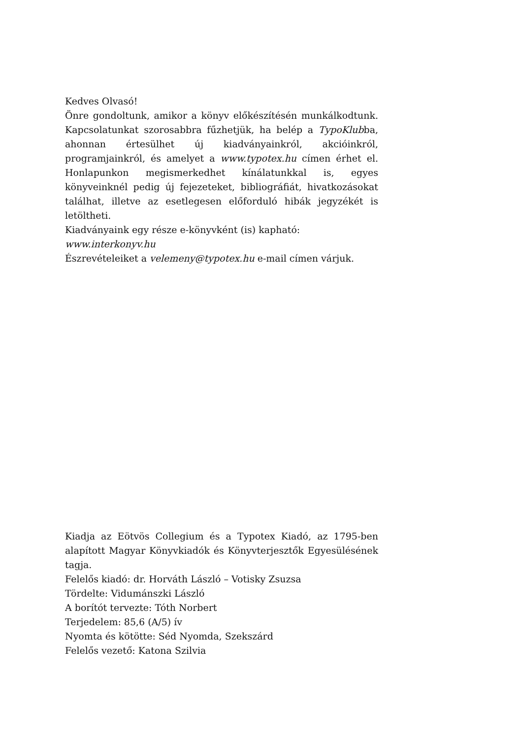Kedves Olvasó!
Önre gondoltunk, amikor a könyv előkészítésén munkálkodtunk. Kapcsolatunkat szorosabbra fűzhetjük, ha belép a TypoKlubba, ahonnan értesülhet új kiadványainkról, akcióinkról, programjainkról, és amelyet a www.typotex.hu címen érhet el. Honlapunkon megismerkedhet kínálatunkkal is, egyes könyveinknél pedig új fejezeteket, bibliográfiát, hivatkozásokat találhat, illetve az esetlegesen előforduló hibák jegyzékét is letöltheti.
Kiadványaink egy része e-könyvként (is) kapható:
www.interkonyv.hu
Észrevételeiket a velemeny@typotex.hu e-mail címen várjuk.
Kiadja az Eötvös Collegium és a Typotex Kiadó, az 1795-ben alapított Magyar Könyvkiadók és Könyvterjesztők Egyesülésének tagja.
Felelős kiadó: dr. Horváth László – Votisky Zsuzsa
Tördelte: Vidumánszki László
A borítót tervezte: Tóth Norbert
Terjedelem: 85,6 (A/5) ív
Nyomta és kötötte: Séd Nyomda, Szekszárd
Felelős vezető: Katona Szilvia